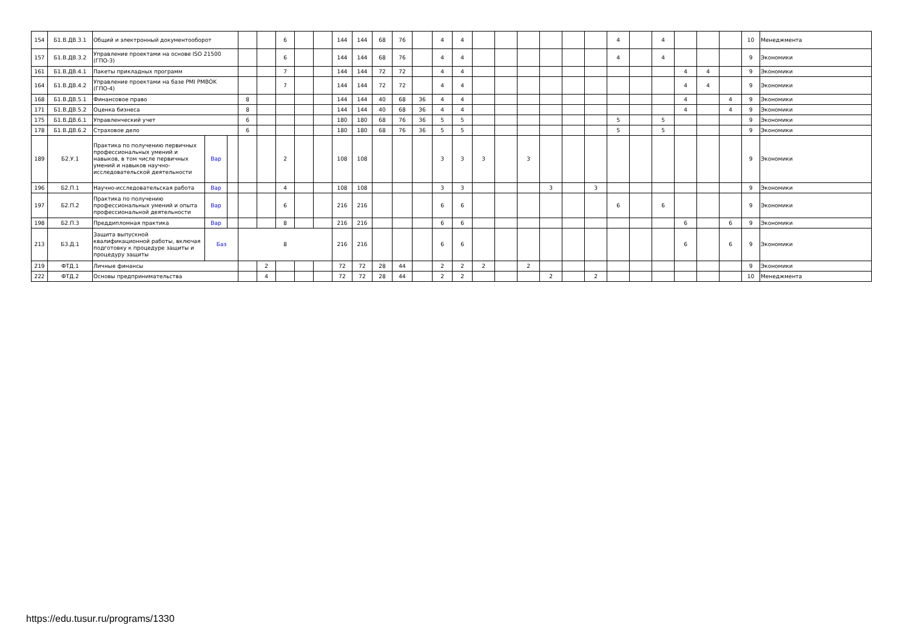| 154 | Б1.В.ДВ.3.1 | Общий и электронный документооборот | | | | | 6 | | | 144 | 144 | 68 | 76 | | 4 | 4 | | | | | | | 4 | | 4 | | | | 10 | Менеджмента |
| 157 | Б1.В.ДВ.3.2 | Управление проектами на основе ISO 21500 (ГПО-3) | | | | | 6 | | | 144 | 144 | 68 | 76 | | 4 | 4 | | | | | | | 4 | | 4 | | | | 9 | Экономики |
| 161 | Б1.В.ДВ.4.1 | Пакеты прикладных программ | | | | | 7 | | | 144 | 144 | 72 | 72 | | 4 | 4 | | | | | | | | | | 4 | 4 | | 9 | Экономики |
| 164 | Б1.В.ДВ.4.2 | Управление проектами на базе PMI PMBOK (ГПО-4) | | | | | 7 | | | 144 | 144 | 72 | 72 | | 4 | 4 | | | | | | | | | | 4 | 4 | | 9 | Экономики |
| 168 | Б1.В.ДВ.5.1 | Финансовое право | | | 8 | | | | | 144 | 144 | 40 | 68 | 36 | 4 | 4 | | | | | | | | | | 4 | | 4 | 9 | Экономики |
| 171 | Б1.В.ДВ.5.2 | Оценка бизнеса | | | 8 | | | | | 144 | 144 | 40 | 68 | 36 | 4 | 4 | | | | | | | | | | 4 | | 4 | 9 | Экономики |
| 175 | Б1.В.ДВ.6.1 | Управленческий учет | | | 6 | | | | | 180 | 180 | 68 | 76 | 36 | 5 | 5 | | | | | | | 5 | | 5 | | | | 9 | Экономики |
| 178 | Б1.В.ДВ.6.2 | Страховое дело | | | 6 | | | | | 180 | 180 | 68 | 76 | 36 | 5 | 5 | | | | | | | 5 | | 5 | | | | 9 | Экономики |
| 189 | Б2.У.1 | Практика по получению первичных профессиональных умений и навыков, в том числе первичных умений и навыков научно-исследовательской деятельности | Вар | | | | 2 | | | 108 | 108 | | | | 3 | 3 | 3 | | 3 | | | | | | | | | | 9 | Экономики |
| 196 | Б2.П.1 | Научно-исследовательская работа | Вар | | | | 4 | | | 108 | 108 | | | | 3 | 3 | | | | 3 | | 3 | | | | | | | 9 | Экономики |
| 197 | Б2.П.2 | Практика по получению профессиональных умений и опыта профессиональной деятельности | Вар | | | | 6 | | | 216 | 216 | | | | 6 | 6 | | | | | | | 6 | | 6 | | | | 9 | Экономики |
| 198 | Б2.П.3 | Преддипломная практика | Вар | | | | 8 | | | 216 | 216 | | | | 6 | 6 | | | | | | | | | | 6 | | 6 | 9 | Экономики |
| 213 | Б3.Д.1 | Защита выпускной квалификационной работы, включая подготовку к процедуре защиты и процедуру защиты | Баз | | 8 | | | | | 216 | 216 | | | | 6 | 6 | | | | | | | | | | 6 | | 6 | 9 | Экономики |
| 219 | ФТД.1 | Личные финансы | | | | 2 | | | | 72 | 72 | 28 | 44 | | 2 | 2 | 2 | | 2 | | | | | | | | | | 9 | Экономики |
| 222 | ФТД.2 | Основы предпринимательства | | | | 4 | | | | 72 | 72 | 28 | 44 | | 2 | 2 | | | | 2 | | 2 | | | | | | | 10 | Менеджмента |
https://edu.tusur.ru/programs/1330